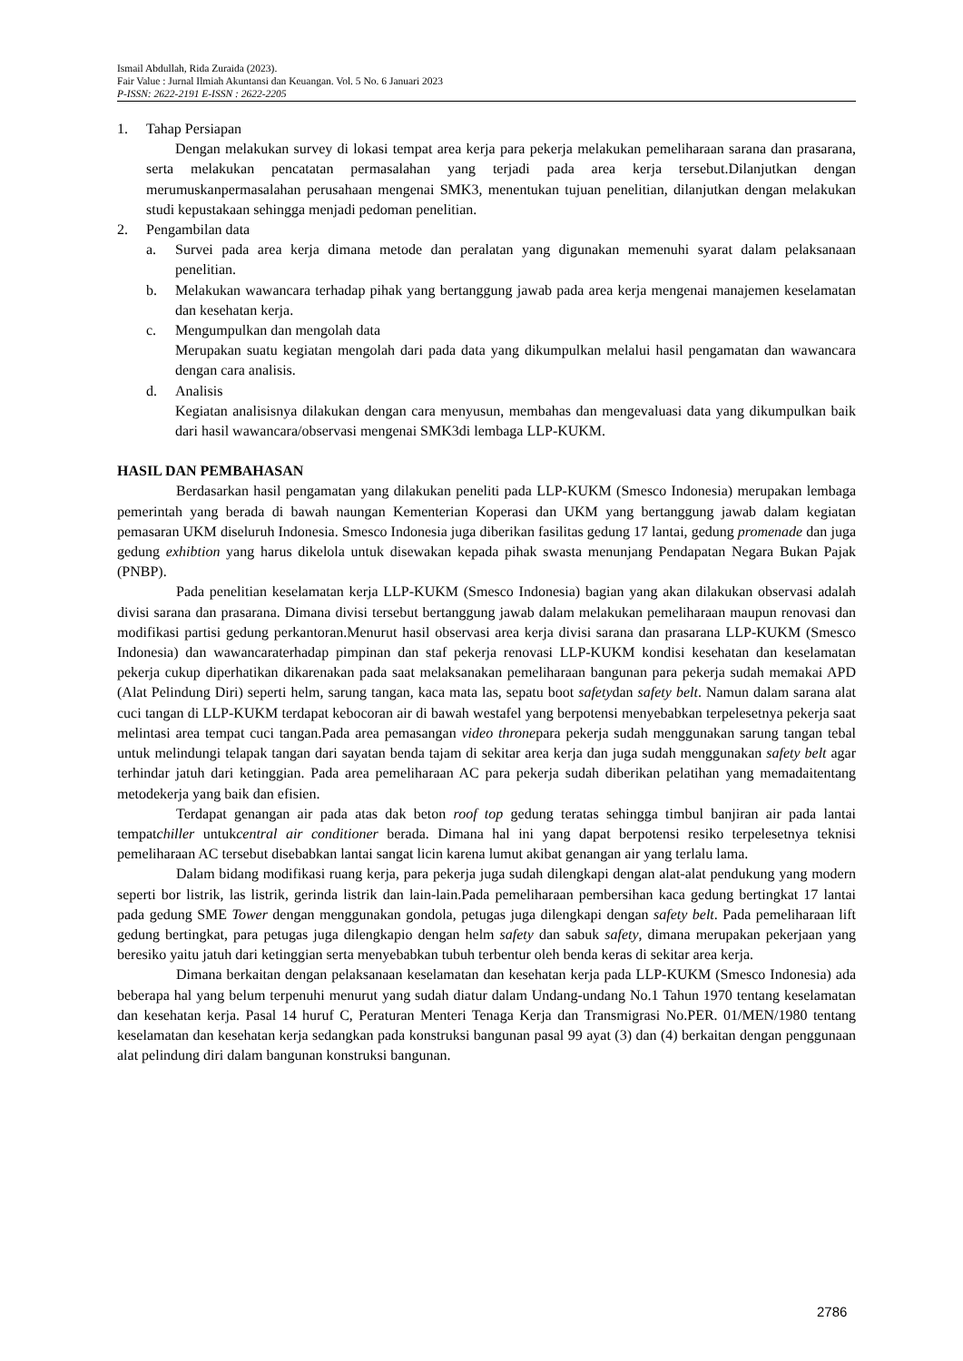Ismail Abdullah, Rida Zuraida (2023).
Fair Value : Jurnal Ilmiah Akuntansi dan Keuangan. Vol. 5 No. 6 Januari 2023
P-ISSN: 2622-2191 E-ISSN : 2622-2205
1. Tahap Persiapan
Dengan melakukan survey di lokasi tempat area kerja para pekerja melakukan pemeliharaan sarana dan prasarana, serta melakukan pencatatan permasalahan yang terjadi pada area kerja tersebut.Dilanjutkan dengan merumuskanpermasalahan perusahaan mengenai SMK3, menentukan tujuan penelitian, dilanjutkan dengan melakukan studi kepustakaan sehingga menjadi pedoman penelitian.
2. Pengambilan data
a. Survei pada area kerja dimana metode dan peralatan yang digunakan memenuhi syarat dalam pelaksanaan penelitian.
b. Melakukan wawancara terhadap pihak yang bertanggung jawab pada area kerja mengenai manajemen keselamatan dan kesehatan kerja.
c. Mengumpulkan dan mengolah data
Merupakan suatu kegiatan mengolah dari pada data yang dikumpulkan melalui hasil pengamatan dan wawancara dengan cara analisis.
d. Analisis
Kegiatan analisisnya dilakukan dengan cara menyusun, membahas dan mengevaluasi data yang dikumpulkan baik dari hasil wawancara/observasi mengenai SMK3di lembaga LLP-KUKM.
HASIL DAN PEMBAHASAN
Berdasarkan hasil pengamatan yang dilakukan peneliti pada LLP-KUKM (Smesco Indonesia) merupakan lembaga pemerintah yang berada di bawah naungan Kementerian Koperasi dan UKM yang bertanggung jawab dalam kegiatan pemasaran UKM diseluruh Indonesia. Smesco Indonesia juga diberikan fasilitas gedung 17 lantai, gedung promenade dan juga gedung exhibtion yang harus dikelola untuk disewakan kepada pihak swasta menunjang Pendapatan Negara Bukan Pajak (PNBP).
Pada penelitian keselamatan kerja LLP-KUKM (Smesco Indonesia) bagian yang akan dilakukan observasi adalah divisi sarana dan prasarana. Dimana divisi tersebut bertanggung jawab dalam melakukan pemeliharaan maupun renovasi dan modifikasi partisi gedung perkantoran.Menurut hasil observasi area kerja divisi sarana dan prasarana LLP-KUKM (Smesco Indonesia) dan wawancaraterhadap pimpinan dan staf pekerja renovasi LLP-KUKM kondisi kesehatan dan keselamatan pekerja cukup diperhatikan dikarenakan pada saat melaksanakan pemeliharaan bangunan para pekerja sudah memakai APD (Alat Pelindung Diri) seperti helm, sarung tangan, kaca mata las, sepatu boot safetydan safety belt. Namun dalam sarana alat cuci tangan di LLP-KUKM terdapat kebocoran air di bawah westafel yang berpotensi menyebabkan terpelesetnya pekerja saat melintasi area tempat cuci tangan.Pada area pemasangan video thronepara pekerja sudah menggunakan sarung tangan tebal untuk melindungi telapak tangan dari sayatan benda tajam di sekitar area kerja dan juga sudah menggunakan safety belt agar terhindar jatuh dari ketinggian. Pada area pemeliharaan AC para pekerja sudah diberikan pelatihan yang memadaitentang metodekerja yang baik dan efisien.
Terdapat genangan air pada atas dak beton roof top gedung teratas sehingga timbul banjiran air pada lantai tempatchiller untukcentral air conditioner berada. Dimana hal ini yang dapat berpotensi resiko terpelesetnya teknisi pemeliharaan AC tersebut disebabkan lantai sangat licin karena lumut akibat genangan air yang terlalu lama.
Dalam bidang modifikasi ruang kerja, para pekerja juga sudah dilengkapi dengan alat-alat pendukung yang modern seperti bor listrik, las listrik, gerinda listrik dan lain-lain.Pada pemeliharaan pembersihan kaca gedung bertingkat 17 lantai pada gedung SME Tower dengan menggunakan gondola, petugas juga dilengkapi dengan safety belt. Pada pemeliharaan lift gedung bertingkat, para petugas juga dilengkapio dengan helm safety dan sabuk safety, dimana merupakan pekerjaan yang beresiko yaitu jatuh dari ketinggian serta menyebabkan tubuh terbentur oleh benda keras di sekitar area kerja.
Dimana berkaitan dengan pelaksanaan keselamatan dan kesehatan kerja pada LLP-KUKM (Smesco Indonesia) ada beberapa hal yang belum terpenuhi menurut yang sudah diatur dalam Undang-undang No.1 Tahun 1970 tentang keselamatan dan kesehatan kerja. Pasal 14 huruf C, Peraturan Menteri Tenaga Kerja dan Transmigrasi No.PER. 01/MEN/1980 tentang keselamatan dan kesehatan kerja sedangkan pada konstruksi bangunan pasal 99 ayat (3) dan (4) berkaitan dengan penggunaan alat pelindung diri dalam bangunan konstruksi bangunan.
2786